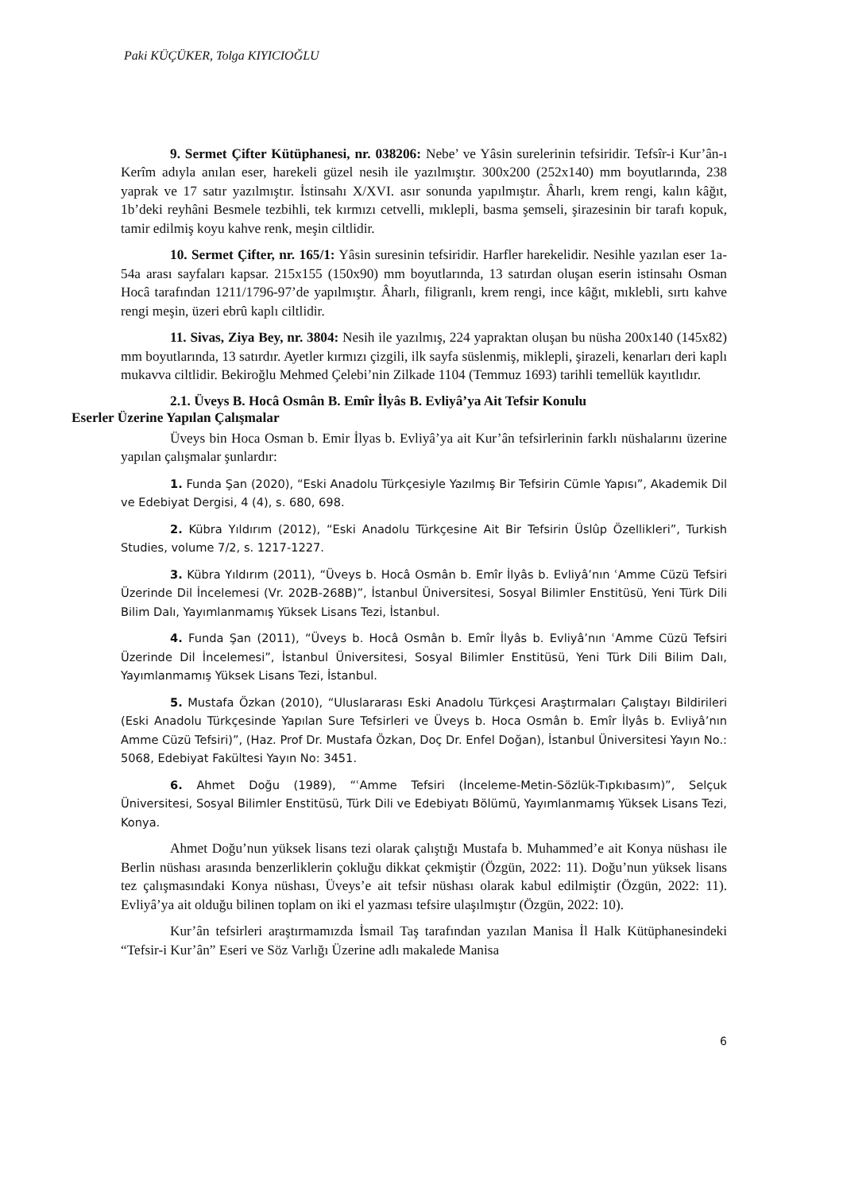Paki KÜÇÜKER, Tolga KIYICIOĞLU
9. Sermet Çifter Kütüphanesi, nr. 038206: Nebe’ ve Yâsin surelerinin tefsiridir. Tefsîr-i Kur’ân-ı Kerîm adıyla anılan eser, harekeli güzel nesih ile yazılmıştır. 300x200 (252x140) mm boyutlarında, 238 yaprak ve 17 satır yazılmıştır. İstinsahı X/XVI. asır sonunda yapılmıştır. Âharlı, krem rengi, kalın kâğıt, 1b’deki reyhâni Besmele tezbihli, tek kırmızı cetvelli, mıklepli, basma şemseli, şirazesinin bir tarafı kopuk, tamir edilmiş koyu kahve renk, meşin ciltlidir.
10. Sermet Çifter, nr. 165/1: Yâsin suresinin tefsiridir. Harfler harekelidir. Nesihle yazılan eser 1a-54a arası sayfaları kapsar. 215x155 (150x90) mm boyutlarında, 13 satırdan oluşan eserin istinsahı Osman Hocâ tarafından 1211/1796-97’de yapılmıştır. Âharlı, filigranlı, krem rengi, ince kâğıt, mıklebli, sırtı kahve rengi meşin, üzeri ebrû kaplı ciltlidir.
11. Sivas, Ziya Bey, nr. 3804: Nesih ile yazılmış, 224 yapraktan oluşan bu nüsha 200x140 (145x82) mm boyutlarında, 13 satırdır. Ayetler kırmızı çizgili, ilk sayfa süslenmiş, miklepli, şirazeli, kenarları deri kaplı mukavva ciltlidir. Bekiroğlu Mehmed Çelebi’nin Zilkade 1104 (Temmuz 1693) tarihli temellük kayıtlıdır.
2.1. Üveys B. Hocâ Osmân B. Emîr İlyâs B. Evliyâ’ya Ait Tefsir Konulu
Eserler Üzerine Yapılan Çalışmalar
Üveys bin Hoca Osman b. Emir İlyas b. Evliyâ’ya ait Kur’ân tefsirlerinin farklı nüshalarını üzerine yapılan çalışmalar şunlardır:
1. Funda Şan (2020), “Eski Anadolu Türkçesiyle Yazılmış Bir Tefsirin Cümle Yapısı”, Akademik Dil ve Edebiyat Dergisi, 4 (4), s. 680, 698.
2. Kübra Yıldırım (2012), “Eski Anadolu Türkçesine Ait Bir Tefsirin Üslûp Özellikleri”, Turkish Studies, volume 7/2, s. 1217-1227.
3. Kübra Yıldırım (2011), “Üveys b. Hocâ Osmân b. Emîr İlyâs b. Evliyâ’nın ʿAmme Cüzü Tefsiri Üzerinde Dil İncelemesi (Vr. 202B-268B)”, İstanbul Üniversitesi, Sosyal Bilimler Enstitüsü, Yeni Türk Dili Bilim Dalı, Yayımlanmamış Yüksek Lisans Tezi, İstanbul.
4. Funda Şan (2011), “Üveys b. Hocâ Osmân b. Emîr İlyâs b. Evliyâ’nın ʿAmme Cüzü Tefsiri Üzerinde Dil İncelemesi”, İstanbul Üniversitesi, Sosyal Bilimler Enstitüsü, Yeni Türk Dili Bilim Dalı, Yayımlanmamış Yüksek Lisans Tezi, İstanbul.
5. Mustafa Özkan (2010), “Uluslararası Eski Anadolu Türkçesi Araştırmaları Çalıştayı Bildirileri (Eski Anadolu Türkçesinde Yapılan Sure Tefsirleri ve Üveys b. Hoca Osmân b. Emîr İlyâs b. Evliyâ’nın Amme Cüzü Tefsiri)”, (Haz. Prof Dr. Mustafa Özkan, Doç Dr. Enfel Doğan), İstanbul Üniversitesi Yayın No.: 5068, Edebiyat Fakültesi Yayın No: 3451.
6. Ahmet Doğu (1989), “ʿAmme Tefsiri (İnceleme-Metin-Sözlük-Tıpkıbasım)”, Selçuk Üniversitesi, Sosyal Bilimler Enstitüsü, Türk Dili ve Edebiyatı Bölümü, Yayımlanmamış Yüksek Lisans Tezi, Konya.
Ahmet Doğu’nun yüksek lisans tezi olarak çalıştığı Mustafa b. Muhammed’e ait Konya nüshası ile Berlin nüshası arasında benzerliklerin çokluğu dikkat çekmiştir (Özgün, 2022: 11). Doğu’nun yüksek lisans tez çalışmasındaki Konya nüshası, Üveys’e ait tefsir nüshası olarak kabul edilmiştir (Özgün, 2022: 11). Evliyâ’ya ait olduğu bilinen toplam on iki el yazması tefsire ulaşılmıştır (Özgün, 2022: 10).
Kur’ân tefsirleri araştırmamızda İsmail Taş tarafından yazılan Manisa İl Halk Kütüphanesindeki “Tefsir-i Kur’ân” Eseri ve Söz Varlığı Üzerine adlı makalede Manisa
6